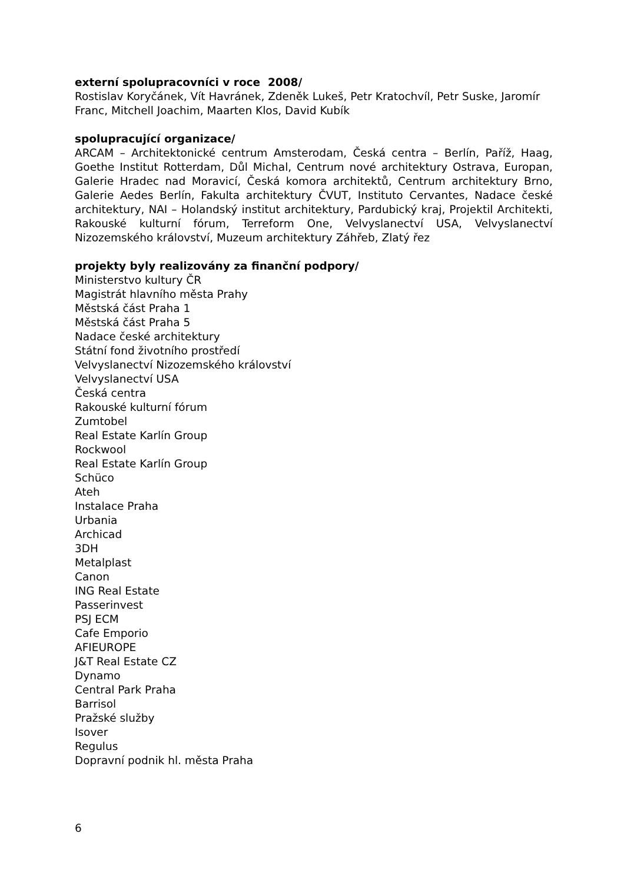externí spolupracovníci v roce 2008/
Rostislav Koryčánek, Vít Havránek, Zdeněk Lukeš, Petr Kratochvíl, Petr Suske, Jaromír Franc, Mitchell Joachim, Maarten Klos, David Kubík
spolupracující organizace/
ARCAM – Architektonické centrum Amsterodam, Česká centra – Berlín, Paříž, Haag, Goethe Institut Rotterdam, Důl Michal, Centrum nové architektury Ostrava, Europan, Galerie Hradec nad Moravicí, Česká komora architektů, Centrum architektury Brno, Galerie Aedes Berlín, Fakulta architektury ČVUT, Instituto Cervantes, Nadace české architektury, NAI – Holandský institut architektury, Pardubický kraj, Projektil Architekti, Rakouské kulturní fórum, Terreform One, Velvyslanectví USA, Velvyslanectví Nizozemského království, Muzeum architektury Záhřeb, Zlatý řez
projekty byly realizovány za finanční podpory/
Ministerstvo kultury ČR
Magistrát hlavního města Prahy
Městská část Praha 1
Městská část Praha 5
Nadace české architektury
Státní fond životního prostředí
Velvyslanectví Nizozemského království
Velvyslanectví USA
Česká centra
Rakouské kulturní fórum
Zumtobel
Real Estate Karlín Group
Rockwool
Real Estate Karlín Group
Schüco
Ateh
Instalace Praha
Urbania
Archicad
3DH
Metalplast
Canon
ING Real Estate
Passerinvest
PSJ ECM
Cafe Emporio
AFIEUROPE
J&T Real Estate CZ
Dynamo
Central Park Praha
Barrisol
Pražské služby
Isover
Regulus
Dopravní podnik hl. města Praha
6